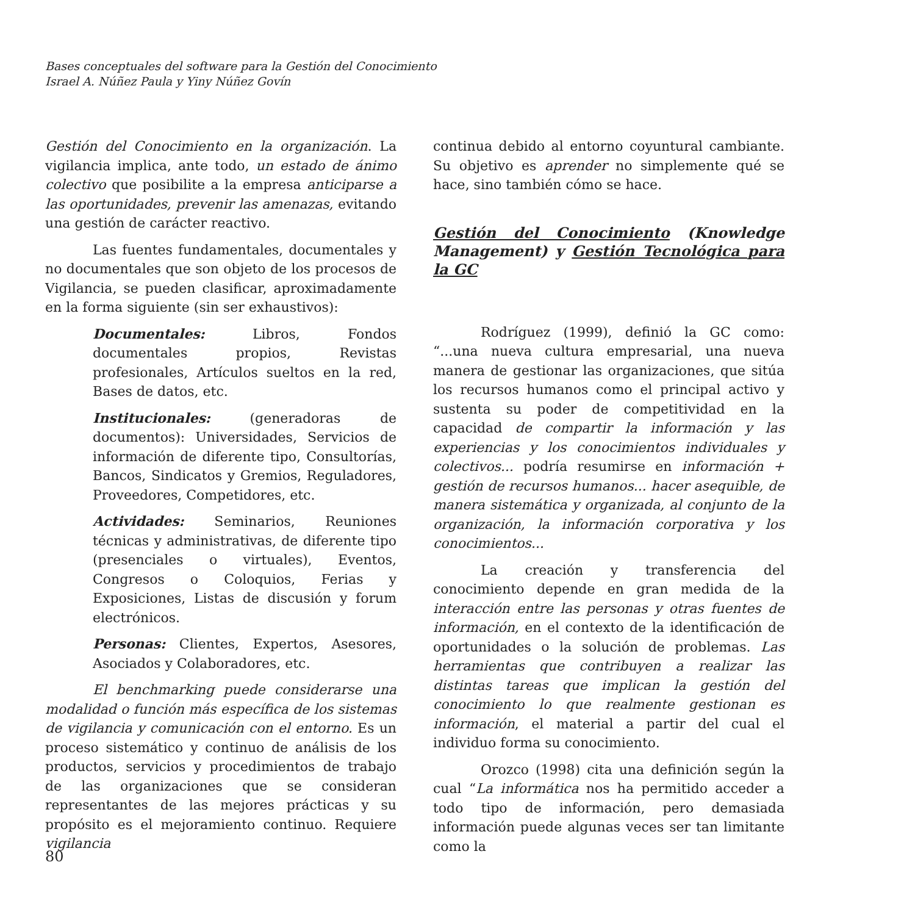Bases conceptuales del software para la Gestión del Conocimiento
Israel A. Núñez Paula y Yiny Núñez Govín
Gestión del Conocimiento en la organización. La vigilancia implica, ante todo, un estado de ánimo colectivo que posibilite a la empresa anticiparse a las oportunidades, prevenir las amenazas, evitando una gestión de carácter reactivo.
Las fuentes fundamentales, documentales y no documentales que son objeto de los procesos de Vigilancia, se pueden clasificar, aproximadamente en la forma siguiente (sin ser exhaustivos):
Documentales: Libros, Fondos documentales propios, Revistas profesionales, Artículos sueltos en la red, Bases de datos, etc.
Institucionales: (generadoras de documentos): Universidades, Servicios de información de diferente tipo, Consultorías, Bancos, Sindicatos y Gremios, Reguladores, Proveedores, Competidores, etc.
Actividades: Seminarios, Reuniones técnicas y administrativas, de diferente tipo (presenciales o virtuales), Eventos, Congresos o Coloquios, Ferias y Exposiciones, Listas de discusión y forum electrónicos.
Personas: Clientes, Expertos, Asesores, Asociados y Colaboradores, etc.
El benchmarking puede considerarse una modalidad o función más específica de los sistemas de vigilancia y comunicación con el entorno. Es un proceso sistemático y continuo de análisis de los productos, servicios y procedimientos de trabajo de las organizaciones que se consideran representantes de las mejores prácticas y su propósito es el mejoramiento continuo. Requiere vigilancia
continua debido al entorno coyuntural cambiante. Su objetivo es aprender no simplemente qué se hace, sino también cómo se hace.
Gestión del Conocimiento (Knowledge Management) y Gestión Tecnológica para la GC
Rodríguez (1999), definió la GC como: “...una nueva cultura empresarial, una nueva manera de gestionar las organizaciones, que sitúa los recursos humanos como el principal activo y sustenta su poder de competitividad en la capacidad de compartir la información y las experiencias y los conocimientos individuales y colectivos... podría resumirse en información + gestión de recursos humanos... hacer asequible, de manera sistemática y organizada, al conjunto de la organización, la información corporativa y los conocimientos...
La creación y transferencia del conocimiento depende en gran medida de la interacción entre las personas y otras fuentes de información, en el contexto de la identificación de oportunidades o la solución de problemas. Las herramientas que contribuyen a realizar las distintas tareas que implican la gestión del conocimiento lo que realmente gestionan es información, el material a partir del cual el individuo forma su conocimiento.
Orozco (1998) cita una definición según la cual “La informática nos ha permitido acceder a todo tipo de información, pero demasiada información puede algunas veces ser tan limitante como la
80